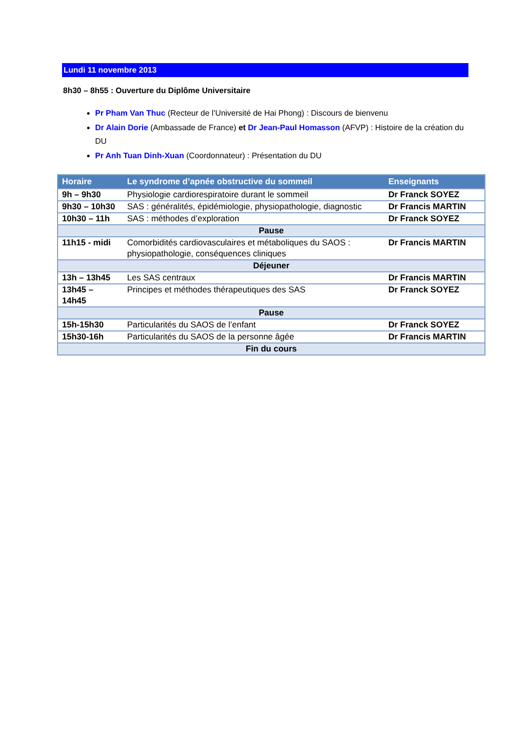Lundi 11 novembre 2013
8h30 – 8h55 : Ouverture du Diplôme Universitaire
Pr Pham Van Thuc (Recteur de l’Université de Hai Phong) : Discours de bienvenu
Dr Alain Dorie (Ambassade de France) et Dr Jean-Paul Homasson (AFVP) : Histoire de la création du DU
Pr Anh Tuan Dinh-Xuan (Coordonnateur) : Présentation du DU
| Horaire | Le syndrome d’apnée obstructive du sommeil | Enseignants |
| --- | --- | --- |
| 9h – 9h30 | Physiologie cardiorespiratoire durant le sommeil | Dr Franck SOYEZ |
| 9h30 – 10h30 | SAS : généralités, épidémiologie, physiopathologie, diagnostic | Dr Francis MARTIN |
| 10h30 – 11h | SAS : méthodes d’exploration | Dr Franck SOYEZ |
| Pause | | |
| 11h15 - midi | Comorbidités cardiovasculaires et métaboliques du SAOS : physiopathologie, conséquences cliniques | Dr Francis MARTIN |
| Déjeuner | | |
| 13h – 13h45 | Les SAS centraux | Dr Francis MARTIN |
| 13h45 – 14h45 | Principes et méthodes thérapeutiques des SAS | Dr Franck SOYEZ |
| Pause | | |
| 15h-15h30 | Particularités du SAOS de l’enfant | Dr Franck SOYEZ |
| 15h30-16h | Particularités du SAOS de la personne âgée | Dr Francis MARTIN |
| Fin du cours | | |